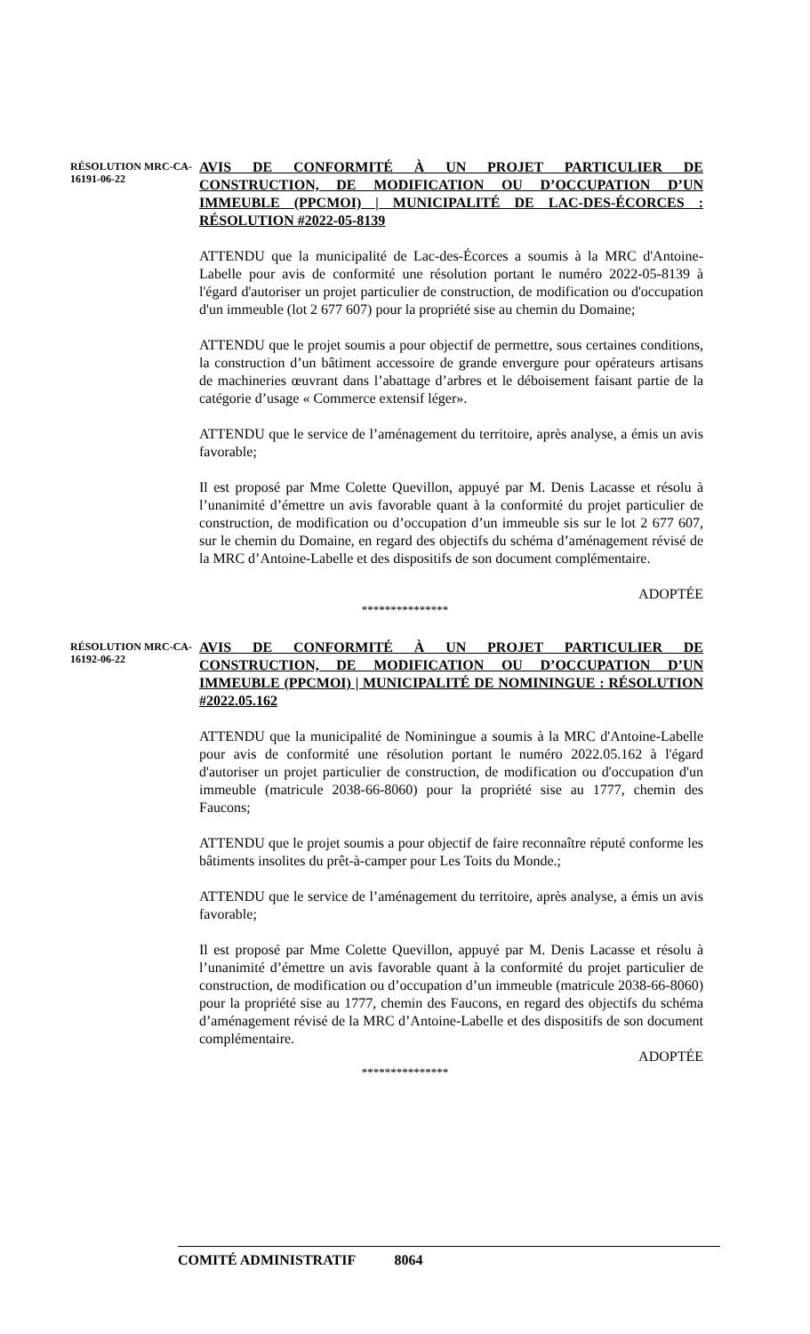RÉSOLUTION MRC-CA- 16191-06-22
AVIS DE CONFORMITÉ À UN PROJET PARTICULIER DE CONSTRUCTION, DE MODIFICATION OU D’OCCUPATION D’UN IMMEUBLE (PPCMOI) | MUNICIPALITÉ DE LAC-DES-ÉCORCES : RÉSOLUTION #2022-05-8139
ATTENDU que la municipalité de Lac-des-Écorces a soumis à la MRC d'Antoine-Labelle pour avis de conformité une résolution portant le numéro 2022-05-8139 à l'égard d'autoriser un projet particulier de construction, de modification ou d'occupation d'un immeuble (lot 2 677 607) pour la propriété sise au chemin du Domaine;
ATTENDU que le projet soumis a pour objectif de permettre, sous certaines conditions, la construction d’un bâtiment accessoire de grande envergure pour opérateurs artisans de machineries œuvrant dans l’abattage d’arbres et le déboisement faisant partie de la catégorie d’usage « Commerce extensif léger».
ATTENDU que le service de l’aménagement du territoire, après analyse, a émis un avis favorable;
Il est proposé par Mme Colette Quevillon, appuyé par M. Denis Lacasse et résolu à l’unanimité d’émettre un avis favorable quant à la conformité du projet particulier de construction, de modification ou d’occupation d’un immeuble sis sur le lot 2 677 607, sur le chemin du Domaine, en regard des objectifs du schéma d’aménagement révisé de la MRC d’Antoine-Labelle et des dispositifs de son document complémentaire.
ADOPTÉE
***************
RÉSOLUTION MRC-CA- 16192-06-22
AVIS DE CONFORMITÉ À UN PROJET PARTICULIER DE CONSTRUCTION, DE MODIFICATION OU D’OCCUPATION D’UN IMMEUBLE (PPCMOI) | MUNICIPALITÉ DE NOMININGUE : RÉSOLUTION #2022.05.162
ATTENDU que la municipalité de Nominingue a soumis à la MRC d'Antoine-Labelle pour avis de conformité une résolution portant le numéro 2022.05.162 à l'égard d'autoriser un projet particulier de construction, de modification ou d'occupation d'un immeuble (matricule 2038-66-8060) pour la propriété sise au 1777, chemin des Faucons;
ATTENDU que le projet soumis a pour objectif de faire reconnaître réputé conforme les bâtiments insolites du prêt-à-camper pour Les Toits du Monde.;
ATTENDU que le service de l’aménagement du territoire, après analyse, a émis un avis favorable;
Il est proposé par Mme Colette Quevillon, appuyé par M. Denis Lacasse et résolu à l’unanimité d’émettre un avis favorable quant à la conformité du projet particulier de construction, de modification ou d’occupation d’un immeuble (matricule 2038-66-8060) pour la propriété sise au 1777, chemin des Faucons, en regard des objectifs du schéma d’aménagement révisé de la MRC d’Antoine-Labelle et des dispositifs de son document complémentaire.
ADOPTÉE
***************
COMITÉ ADMINISTRATIF 8064